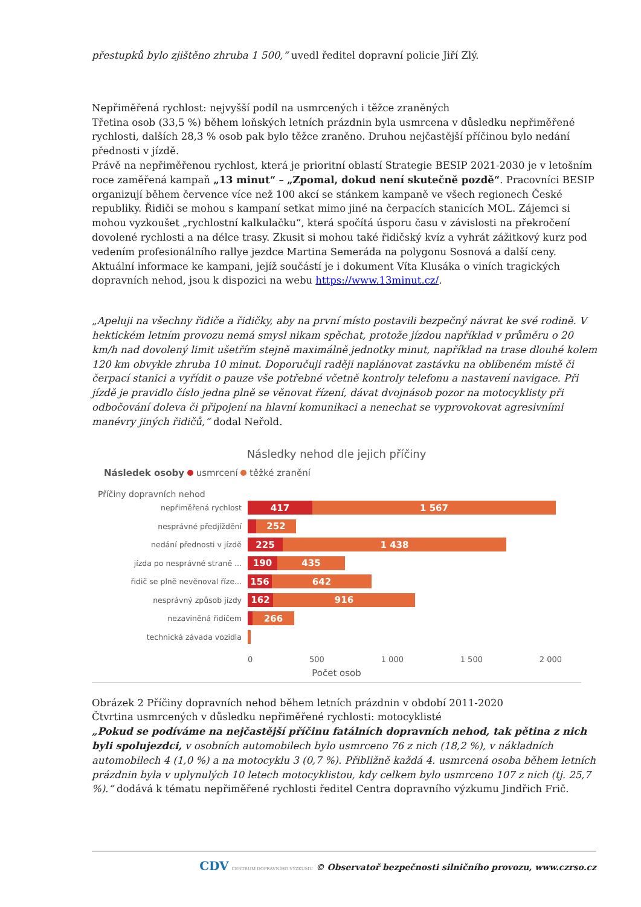přestupků bylo zjištěno zhruba 1 500,“ uvedl ředitel dopravní policie Jiří Zlý.
Nepřiměřená rychlost: nejvyšší podíl na usmrcených i těžce zraněných
Třetina osob (33,5 %) během loňských letních prázdnin byla usmrcena v důsledku nepřiměřené rychlosti, dalších 28,3 % osob pak bylo těžce zraněno. Druhou nejčastější příčinou bylo nedání přednosti v jízdě.
Právě na nepřiměřenou rychlost, která je prioritní oblastí Strategie BESIP 2021-2030 je v letošním roce zaměřená kampaň „13 minut“ – „Zpomal, dokud není skutečně pozdě“. Pracovníci BESIP organizují během července více než 100 akcí se stánkem kampaně ve všech regionech České republiky. Řidiči se mohou s kampaní setkat mimo jiné na čerpacích stanicích MOL. Zájemci si mohou vyzkoušet „rychlostní kalkulačku“, která spočítá úsporu času v závislosti na překročení dovolené rychlosti a na délce trasy. Zkusit si mohou také řidičský kvíz a vyhrát zážitkový kurz pod vedením profesionálního rallye jezdce Martina Semeráda na polygonu Sosnová a další ceny. Aktuální informace ke kampani, jejíž součástí je i dokument Víta Klusáka o viních tragických dopravních nehod, jsou k dispozici na webu https://www.13minut.cz/.
„Apeluji na všechny řidiče a řidičky, aby na první místo postavili bezpečný návrat ke své rodině. V hektickém letním provozu nemá smysl nikam spěchat, protože jízdou například v průměru o 20 km/h nad dovolený limit ušetřím stejně maximálně jednotky minut, například na trase dlouhé kolem 120 km obvykle zhruba 10 minut. Doporučuji raději naplánovat zastávku na oblíbeném místě či čerpací stanici a vyřídit o pauze vše potřebné včetně kontroly telefonu a nastavení navigace. Při jízdě je pravidlo číslo jedna plně se věnovat řízení, dávat dvojnásob pozor na motocyklisty při odbočování doleva či připojení na hlavní komunikaci a nenechat se vyprovokovat agresivními manévry jiných řidičů,“ dodal Neřold.
Následky nehod dle jejich příčiny
Následek osoby usmrcení těžké zranění
Příčiny dopravních nehod
nepřiměřená rychlost
417 1 567
nesprávné předjíždění
252
nedání přednosti v jízdě
225 1 438
jízda po nesprávné straně ...
190 435
řidič se plně nevěnoval říze...
156 642
nesprávný způsob jízdy
162 916
nezaviněná řidičem
266
technická závada vozidla
0 500 1 000 1 500 2 000
Počet osob
Obrázek 2 Příčiny dopravních nehod během letních prázdnin v období 2011-2020
Čtvrtina usmrcených v důsledku nepřiměřené rychlosti: motocyklisté
„Pokud se podíváme na nejčastější příčinu fatálních dopravních nehod, tak pětina z nich byli spolujezdci, v osobních automobilech bylo usmrceno 76 z nich (18,2 %), v nákladních automobilech 4 (1,0 %) a na motocyklu 3 (0,7 %). Přibližně každá 4. usmrcená osoba během letních prázdnin byla v uplynulých 10 letech motocyklistou, kdy celkem bylo usmrceno 107 z nich (tj. 25,7 %).“ dodává k tématu nepřiměřené rychlosti ředitel Centra dopravního výzkumu Jindřich Frič.
CDV CENTRUM DOPRAVNÍHO VÝZKUMU © Observatoř bezpečnosti silničního provozu, www.czrso.cz